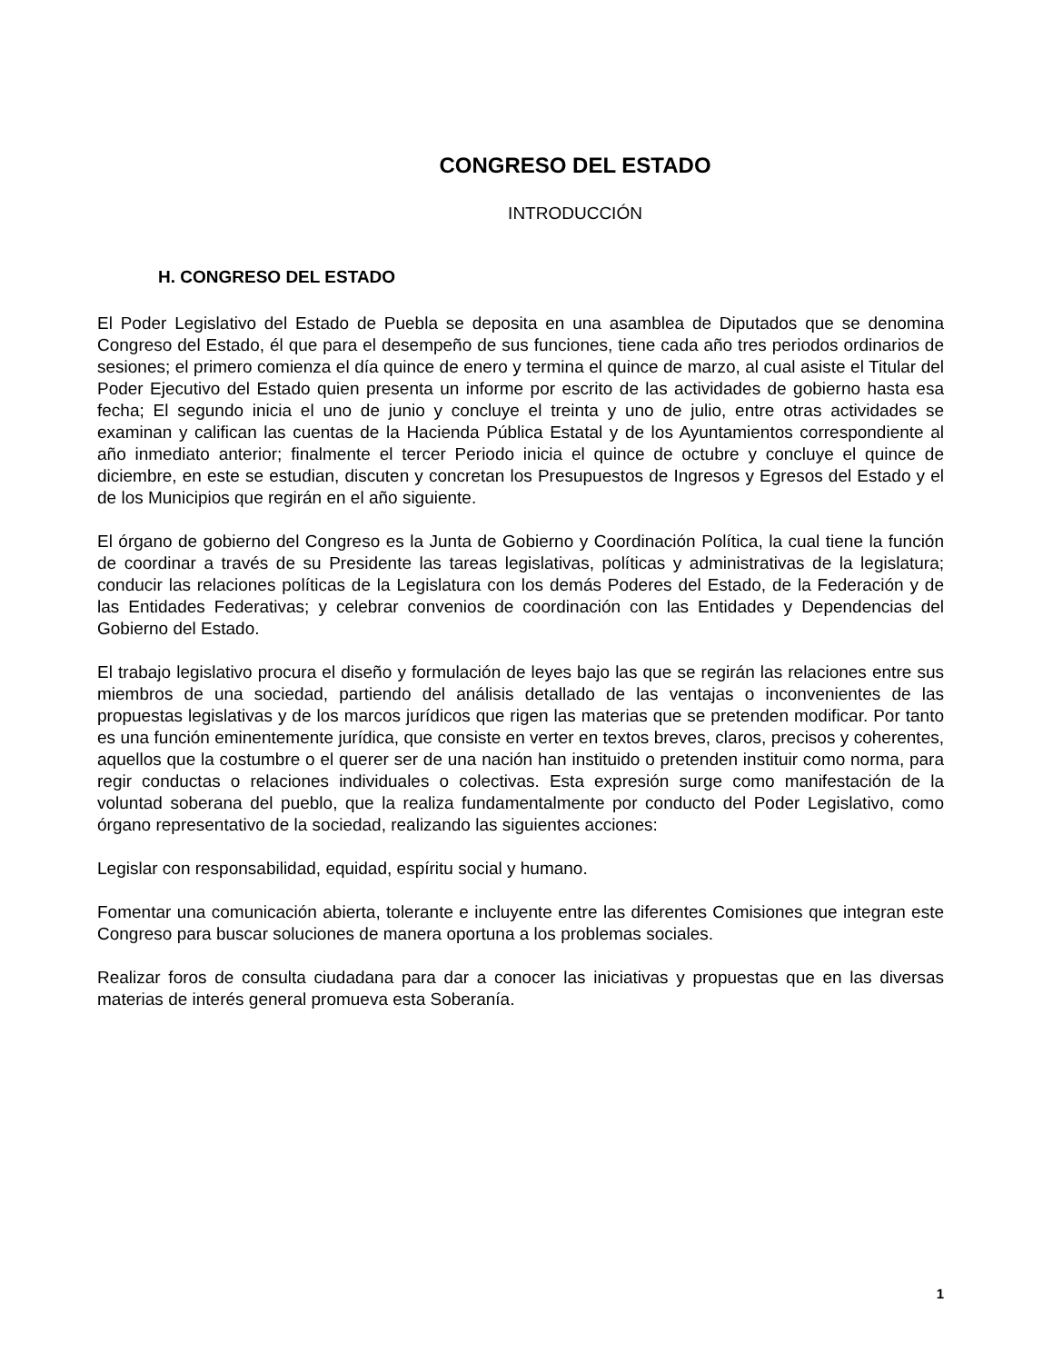CONGRESO DEL ESTADO
INTRODUCCIÓN
H. CONGRESO DEL ESTADO
El Poder Legislativo del Estado de Puebla se deposita en una asamblea de Diputados que se denomina Congreso del Estado, él que para el desempeño de sus funciones, tiene cada año tres periodos ordinarios de sesiones; el primero comienza el día quince de enero y termina el quince de marzo, al cual asiste el Titular del Poder Ejecutivo del Estado quien presenta un informe por escrito de las actividades de gobierno hasta esa fecha; El segundo inicia el uno de junio y concluye el treinta y uno de julio, entre otras actividades se examinan y califican las cuentas de la Hacienda Pública Estatal y de los Ayuntamientos correspondiente al año inmediato anterior; finalmente el tercer Periodo inicia el quince de octubre y concluye el quince de diciembre, en este se estudian, discuten y concretan los Presupuestos de Ingresos y Egresos del Estado y el de los Municipios que regirán en el año siguiente.
El órgano de gobierno del Congreso es la Junta de Gobierno y Coordinación Política, la cual tiene la función de coordinar a través de su Presidente las tareas legislativas, políticas y administrativas de la legislatura; conducir las relaciones políticas de la Legislatura con los demás Poderes del Estado, de la Federación y de las Entidades Federativas; y celebrar convenios de coordinación con las Entidades y Dependencias del Gobierno del Estado.
El trabajo legislativo procura el diseño y formulación de leyes bajo las que se regirán las relaciones entre sus miembros de una sociedad, partiendo del análisis detallado de las ventajas o inconvenientes de las propuestas legislativas y de los marcos jurídicos que rigen las materias que se pretenden modificar. Por tanto es una función eminentemente jurídica, que consiste en verter en textos breves, claros, precisos y coherentes, aquellos que la costumbre o el querer ser de una nación han instituido o pretenden instituir como norma, para regir conductas o relaciones individuales o colectivas. Esta expresión surge como manifestación de la voluntad soberana del pueblo, que la realiza fundamentalmente por conducto del Poder Legislativo, como órgano representativo de la sociedad, realizando las siguientes acciones:
Legislar con responsabilidad, equidad, espíritu social y humano.
Fomentar una comunicación abierta, tolerante e incluyente entre las diferentes Comisiones que integran este Congreso para buscar soluciones de manera oportuna a los problemas sociales.
Realizar foros de consulta ciudadana para dar a conocer las iniciativas y propuestas que en las diversas materias de interés general promueva esta Soberanía.
1